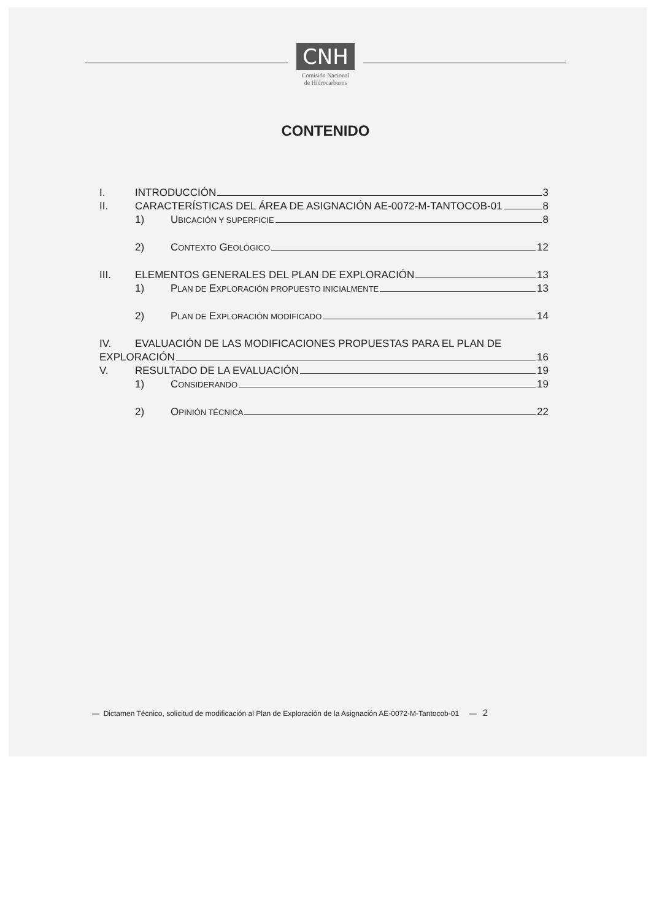CNH
Comisión Nacional
de Hidrocarburos
CONTENIDO
I. INTRODUCCIÓN 3
II. CARACTERÍSTICAS DEL ÁREA DE ASIGNACIÓN AE-0072-M-TANTOCOB-01 8
1) UBICACIÓN Y SUPERFICIE 8
2) CONTEXTO GEOLÓGICO 12
III. ELEMENTOS GENERALES DEL PLAN DE EXPLORACIÓN 13
1) PLAN DE EXPLORACIÓN PROPUESTO INICIALMENTE 13
2) PLAN DE EXPLORACIÓN MODIFICADO 14
IV. EVALUACIÓN DE LAS MODIFICACIONES PROPUESTAS PARA EL PLAN DE
EXPLORACIÓN 16
V. RESULTADO DE LA EVALUACIÓN 19
1) CONSIDERANDO 19
2) OPINIÓN TÉCNICA 22
— Dictamen Técnico, solicitud de modificación al Plan de Exploración de la Asignación AE-0072-M-Tantocob-01 — 2